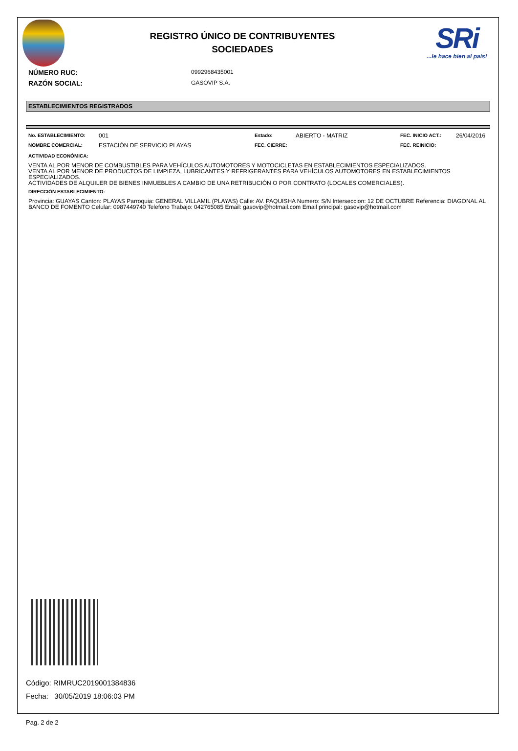REGISTRO ÚNICO DE CONTRIBUYENTES
SOCIEDADES
SRi...le hace bien al país!
NÚMERO RUC:
0992968435001
RAZÓN SOCIAL:
GASOVIP S.A.
ESTABLECIMIENTOS REGISTRADOS
| No. ESTABLECIMIENTO: | 001 | Estado: | ABIERTO - MATRIZ | FEC. INICIO ACT.: | 26/04/2016 |
| NOMBRE COMERCIAL: | ESTACIÓN DE SERVICIO PLAYAS | FEC. CIERRE: | | FEC. REINICIO: | |
ACTIVIDAD ECONÓMICA:
VENTA AL POR MENOR DE COMBUSTIBLES PARA VEHÍCULOS AUTOMOTORES Y MOTOCICLETAS EN ESTABLECIMIENTOS ESPECIALIZADOS.
VENTA AL POR MENOR DE PRODUCTOS DE LIMPIEZA, LUBRICANTES Y REFRIGERANTES PARA VEHÍCULOS AUTOMOTORES EN ESTABLECIMIENTOS ESPECIALIZADOS.
ACTIVIDADES DE ALQUILER DE BIENES INMUEBLES A CAMBIO DE UNA RETRIBUCIÓN O POR CONTRATO (LOCALES COMERCIALES).
DIRECCIÓN ESTABLECIMIENTO:
Provincia: GUAYAS Canton: PLAYAS Parroquia: GENERAL VILLAMIL (PLAYAS) Calle: AV. PAQUISHA Numero: S/N Interseccion: 12 DE OCTUBRE Referencia: DIAGONAL AL BANCO DE FOMENTO Celular: 0987449740 Telefono Trabajo: 042765085 Email: gasovip@hotmail.com Email principal: gasovip@hotmail.com
Código: RIMRUC2019001384836
Fecha: 30/05/2019 18:06:03 PM
Pag. 2 de 2